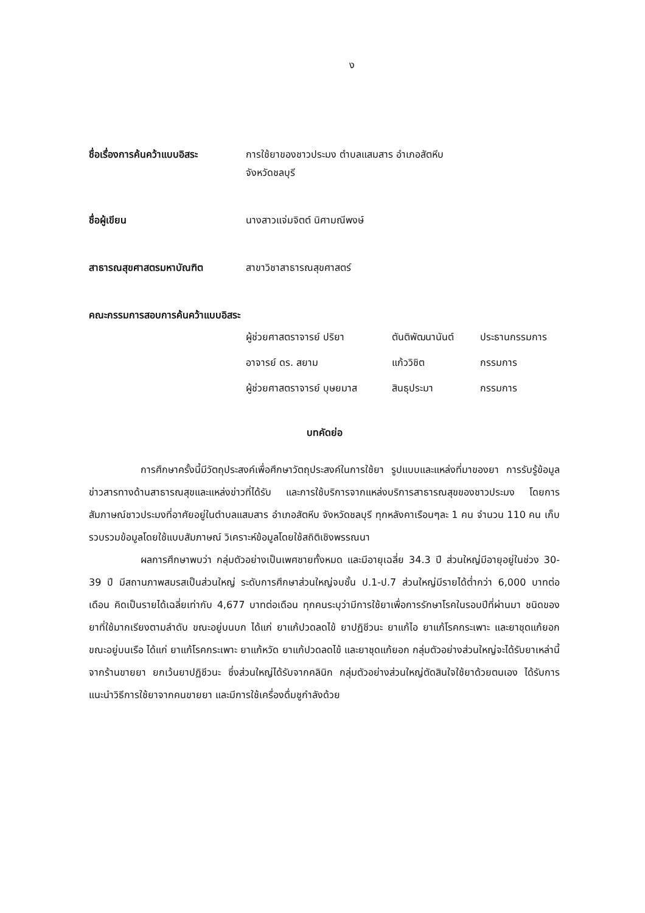ง
ชื่อเรื่องการค้นคว้าแบบอิสระ
การใช้ยาของชาวประมง ตำบลแสมสาร อำเภอสัตหีบ
จังหวัดชลบุรี
ชื่อผู้เขียน นางสาวแจ่มจิตต์ นิศามณีพงษ์
สาธารณสุขศาสตรมหาบัณฑิต สาขาวิชาสาธารณสุขศาสตร์
คณะกรรมการสอบการค้นคว้าแบบอิสระ
ผู้ช่วยศาสตราจารย์ ปริยา ตันติพัฒนานันต์ ประธานกรรมการ
อาจารย์ ดร. สยาม แก้ววิชิต กรรมการ
ผู้ช่วยศาสตราจารย์ บุษยมาส สินธุประมา กรรมการ
บทคัดย่อ
การศึกษาครั้งนี้มีวัตถุประสงค์เพื่อศึกษาวัตถุประสงค์ในการใช้ยา รูปแบบและแหล่งที่มาของยา การรับรู้ข้อมูลข่าวสารทางด้านสาธารณสุขและแหล่งข่าวที่ได้รับ และการใช้บริการจากแหล่งบริการสาธารณสุขของชาวประมง โดยการสัมภาษณ์ชาวประมงที่อาศัยอยู่ในตำบลแสมสาร อำเภอสัตหีบ จังหวัดชลบุรี ทุกหลังคาเรือนๆละ 1 คน จำนวน 110 คน เก็บรวบรวมข้อมูลโดยใช้แบบสัมภาษณ์ วิเคราะห์ข้อมูลโดยใช้สถิติเชิงพรรณนา
ผลการศึกษาพบว่า กลุ่มตัวอย่างเป็นเพศชายทั้งหมด และมีอายุเฉลี่ย 34.3 ปี ส่วนใหญ่มีอายุอยู่ในช่วง 30-39 ปี มีสถานภาพสมรสเป็นส่วนใหญ่ ระดับการศึกษาส่วนใหญ่จบชั้น ป.1-ป.7 ส่วนใหญ่มีรายได้ต่ำกว่า 6,000 บาทต่อเดือน คิดเป็นรายได้เฉลี่ยเท่ากับ 4,677 บาทต่อเดือน ทุกคนระบุว่ามีการใช้ยาเพื่อการรักษาโรคในรอบปีที่ผ่านมา ชนิดของยาที่ใช้มากเรียงตามลำดับ ขณะอยู่บนบก ได้แก่ ยาแก้ปวดลดไข้ ยาปฏิชีวนะ ยาแก้ไอ ยาแก้โรคกระเพาะ และยาชุดแก้ยอก ขณะอยู่บนเรือ ได้แก่ ยาแก้โรคกระเพาะ ยาแก้หวัด ยาแก้ปวดลดไข้ และยาชุดแก้ยอก กลุ่มตัวอย่างส่วนใหญ่จะได้รับยาเหล่านี้จากร้านขายยา ยกเว้นยาปฏิชีวนะ ซึ่งส่วนใหญ่ได้รับจากคลินิก กลุ่มตัวอย่างส่วนใหญ่ตัดสินใจใช้ยาด้วยตนเอง ได้รับการแนะนำวิธีการใช้ยาจากคนขายยา และมีการใช้เครื่องดื่มชูกำลังด้วย